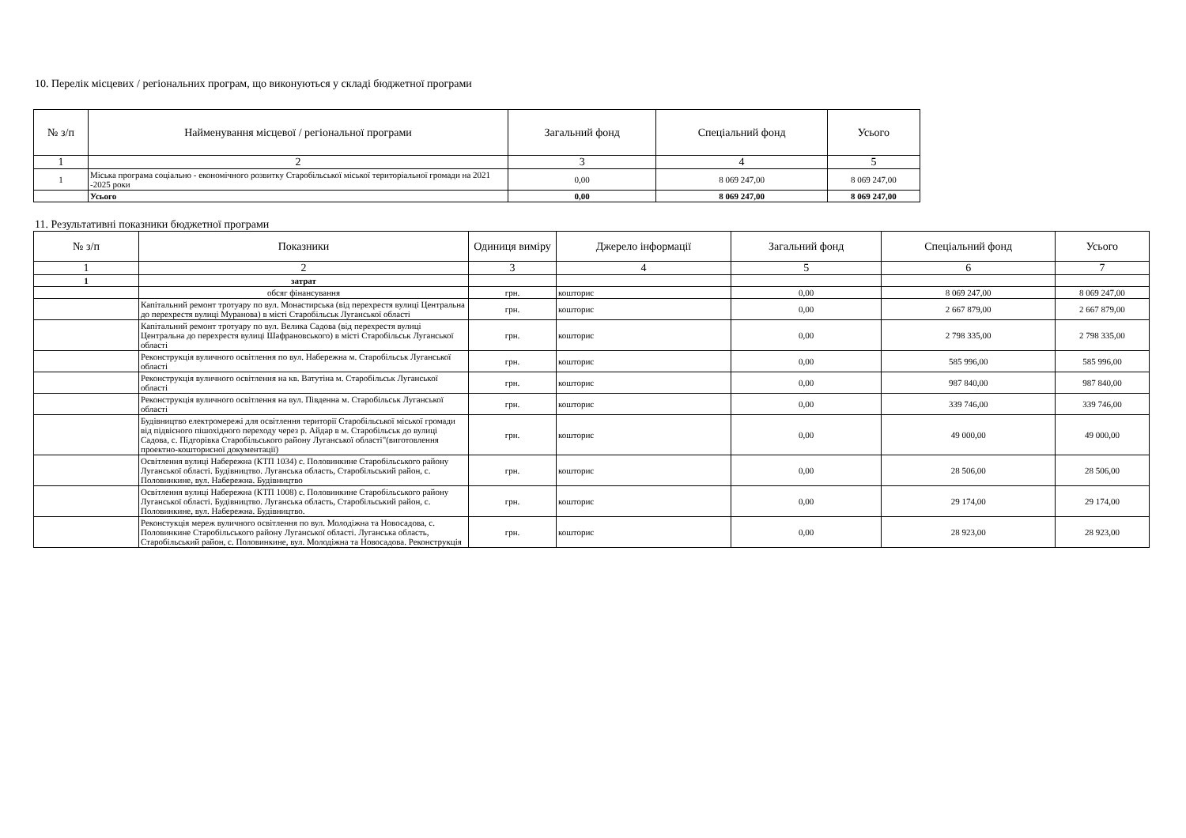10. Перелік місцевих / регіональних програм, що виконуються у складі бюджетної програми
| № з/п | Найменування місцевої / регіональної програми | Загальний фонд | Спеціальний фонд | Усього |
| --- | --- | --- | --- | --- |
| 1 | 2 | 3 | 4 | 5 |
| 1 | Міська програма соціально - економічного розвитку Старобільської міської територіальної громади на 2021 -2025 роки | 0,00 | 8 069 247,00 | 8 069 247,00 |
| | Усього | 0,00 | 8 069 247,00 | 8 069 247,00 |
11. Результативні показники бюджетної програми
| № з/п | Показники | Одиниця виміру | Джерело інформації | Загальний фонд | Спеціальний фонд | Усього |
| --- | --- | --- | --- | --- | --- | --- |
| 1 | 2 | 3 | 4 | 5 | 6 | 7 |
| 1 | затрат | | | | | |
| | обсяг фінансування | грн. | кошторис | 0,00 | 8 069 247,00 | 8 069 247,00 |
| | Капітальний ремонт тротуару по вул. Монастирська (від перехрестя вулиці Центральна до перехрестя вулиці Муранова) в місті Старобільськ Луганської області | грн. | кошторис | 0,00 | 2 667 879,00 | 2 667 879,00 |
| | Капітальний ремонт тротуару по вул. Велика Садова (від перехрестя вулиці Центральна до перехрестя вулиці Шафрановського) в місті Старобільськ Луганської області | грн. | кошторис | 0,00 | 2 798 335,00 | 2 798 335,00 |
| | Реконструкція вуличного освітлення по вул. Набережна м. Старобільськ Луганської області | грн. | кошторис | 0,00 | 585 996,00 | 585 996,00 |
| | Реконструкція вуличного освітлення на кв. Ватутіна м. Старобільськ Луганської області | грн. | кошторис | 0,00 | 987 840,00 | 987 840,00 |
| | Реконструкція вуличного освітлення на вул. Південна м. Старобільськ Луганської області | грн. | кошторис | 0,00 | 339 746,00 | 339 746,00 |
| | Будівництво електромережі для освітлення території Старобільської міської громади від підвісного пішохідного переходу через р. Айдар в м. Старобільськ до вулиці Садова, с. Підгорівка Старобільського району Луганської області"(виготовлення проектно-кошторисної документації) | грн. | кошторис | 0,00 | 49 000,00 | 49 000,00 |
| | Освітлення вулиці Набережна (КТП 1034) с. Половинкине Старобільського району Луганської області. Будівництво. Луганська область, Старобільський район, с. Половинкине, вул. Набережна. Будівництво | грн. | кошторис | 0,00 | 28 506,00 | 28 506,00 |
| | Освітлення вулиці Набережна (КТП 1008) с. Половинкине Старобільського району Луганської області. Будівництво. Луганська область, Старобільський район, с. Половинкине, вул. Набережна. Будівництво. | грн. | кошторис | 0,00 | 29 174,00 | 29 174,00 |
| | Реконстукція мереж вуличного освітлення по вул. Молодіжна та Новосадова, с. Половинкине Старобільського району Луганської області. Луганська область, Старобільський район, с. Половинкине, вул. Молодіжна та Новосадова. Реконструкція | грн. | кошторис | 0,00 | 28 923,00 | 28 923,00 |